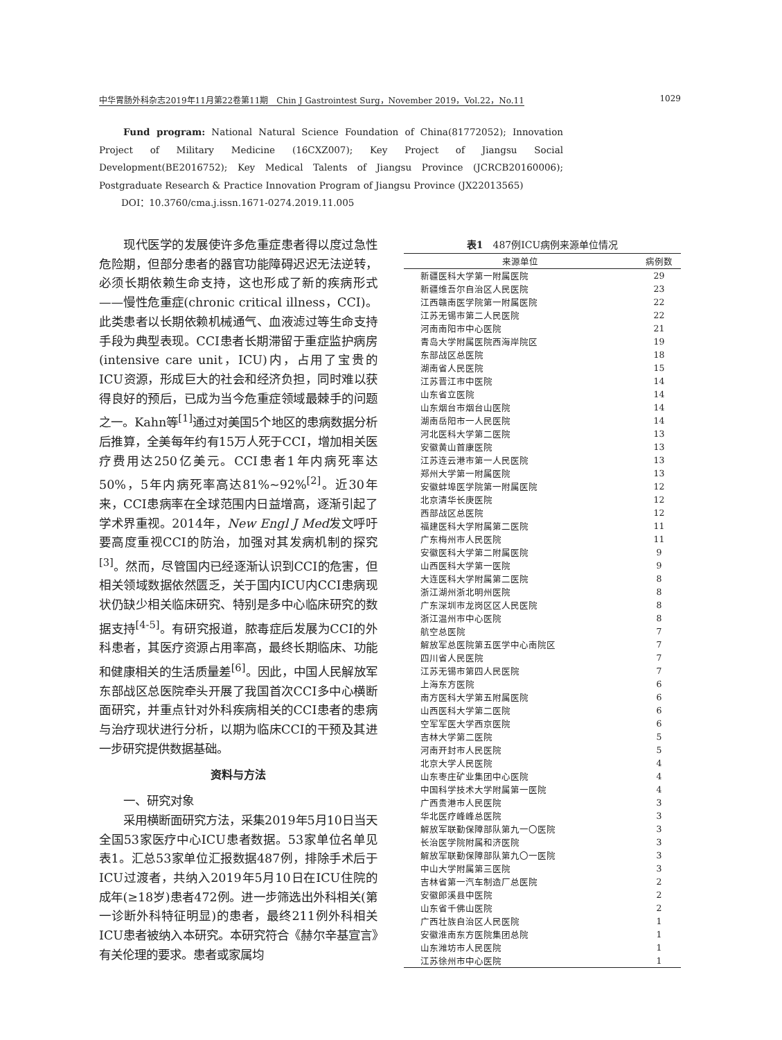中华胃肠外科杂志2019年11月第22卷第11期　Chin J Gastrointest Surg，November 2019，Vol.22，No.11 1029
Fund program: National Natural Science Foundation of China(81772052); Innovation Project of Military Medicine (16CXZ007); Key Project of Jiangsu Social Development(BE2016752); Key Medical Talents of Jiangsu Province (JCRCB20160006); Postgraduate Research & Practice Innovation Program of Jiangsu Province (JX22013565)
DOI：10.3760/cma.j.issn.1671-0274.2019.11.005
现代医学的发展使许多危重症患者得以度过急性危险期，但部分患者的器官功能障碍迟迟无法逆转，必须长期依赖生命支持，这也形成了新的疾病形式——慢性危重症(chronic critical illness，CCI)。此类患者以长期依赖机械通气、血液滤过等生命支持手段为典型表现。CCI患者长期滞留于重症监护病房(intensive care unit，ICU)内，占用了宝贵的ICU资源，形成巨大的社会和经济负担，同时难以获得良好的预后，已成为当今危重症领域最棘手的问题之一。Kahn等<sup>[1]</sup>通过对美国5个地区的患病数据分析后推算，全美每年约有15万人死于CCI，增加相关医疗费用达250亿美元。CCI患者1年内病死率达50%，5年内病死率高达81%~92%<sup>[2]</sup>。近30年来，CCI患病率在全球范围内日益增高，逐渐引起了学术界重视。2014年，New Engl J Med发文呼吁要高度重视CCI的防治，加强对其发病机制的探究<sup>[3]</sup>。然而，尽管国内已经逐渐认识到CCI的危害，但相关领域数据依然匮乏，关于国内ICU内CCI患病现状仍缺少相关临床研究、特别是多中心临床研究的数据支持<sup>[4-5]</sup>。有研究报道，脓毒症后发展为CCI的外科患者，其医疗资源占用率高，最终长期临床、功能和健康相关的生活质量差<sup>[6]</sup>。因此，中国人民解放军东部战区总医院牵头开展了我国首次CCI多中心横断面研究，并重点针对外科疾病相关的CCI患者的患病与治疗现状进行分析，以期为临床CCI的干预及其进一步研究提供数据基础。
资料与方法
一、研究对象
采用横断面研究方法，采集2019年5月10日当天全国53家医疗中心ICU患者数据。53家单位名单见表1。汇总53家单位汇报数据487例，排除手术后于ICU过渡者，共纳入2019年5月10日在ICU住院的成年(≥18岁)患者472例。进一步筛选出外科相关(第一诊断外科特征明显)的患者，最终211例外科相关ICU患者被纳入本研究。本研究符合《赫尔辛基宣言》有关伦理的要求。患者或家属均
表1　487例ICU病例来源单位情况
| 来源单位 | 病例数 |
| --- | --- |
| 新疆医科大学第一附属医院 | 29 |
| 新疆维吾尔自治区人民医院 | 23 |
| 江西赣南医学院第一附属医院 | 22 |
| 江苏无锡市第二人民医院 | 22 |
| 河南南阳市中心医院 | 21 |
| 青岛大学附属医院西海岸院区 | 19 |
| 东部战区总医院 | 18 |
| 湖南省人民医院 | 15 |
| 江苏晋江市中医院 | 14 |
| 山东省立医院 | 14 |
| 山东烟台市烟台山医院 | 14 |
| 湖南岳阳市一人民医院 | 14 |
| 河北医科大学第二医院 | 13 |
| 安徽黄山首康医院 | 13 |
| 江苏连云港市第一人民医院 | 13 |
| 郑州大学第一附属医院 | 13 |
| 安徽蚌埠医学院第一附属医院 | 12 |
| 北京清华长庚医院 | 12 |
| 西部战区总医院 | 12 |
| 福建医科大学附属第二医院 | 11 |
| 广东梅州市人民医院 | 11 |
| 安徽医科大学第二附属医院 | 9 |
| 山西医科大学第一医院 | 9 |
| 大连医科大学附属第二医院 | 8 |
| 浙江湖州浙北明州医院 | 8 |
| 广东深圳市龙岗区区人民医院 | 8 |
| 浙江温州市中心医院 | 8 |
| 航空总医院 | 7 |
| 解放军总医院第五医学中心南院区 | 7 |
| 四川省人民医院 | 7 |
| 江苏无锡市第四人民医院 | 7 |
| 上海东方医院 | 6 |
| 南方医科大学第五附属医院 | 6 |
| 山西医科大学第二医院 | 6 |
| 空军军医大学西京医院 | 6 |
| 吉林大学第二医院 | 5 |
| 河南开封市人民医院 | 5 |
| 北京大学人民医院 | 4 |
| 山东枣庄矿业集团中心医院 | 4 |
| 中国科学技术大学附属第一医院 | 4 |
| 广西贵港市人民医院 | 3 |
| 华北医疗峰峰总医院 | 3 |
| 解放军联勤保障部队第九一〇医院 | 3 |
| 长治医学院附属和济医院 | 3 |
| 解放军联勤保障部队第九〇一医院 | 3 |
| 中山大学附属第三医院 | 3 |
| 吉林省第一汽车制造厂总医院 | 2 |
| 安徽郎溪县中医院 | 2 |
| 山东省千佛山医院 | 2 |
| 广西壮族自治区人民医院 | 1 |
| 安徽淮南东方医院集团总院 | 1 |
| 山东潍坊市人民医院 | 1 |
| 江苏徐州市中心医院 | 1 |